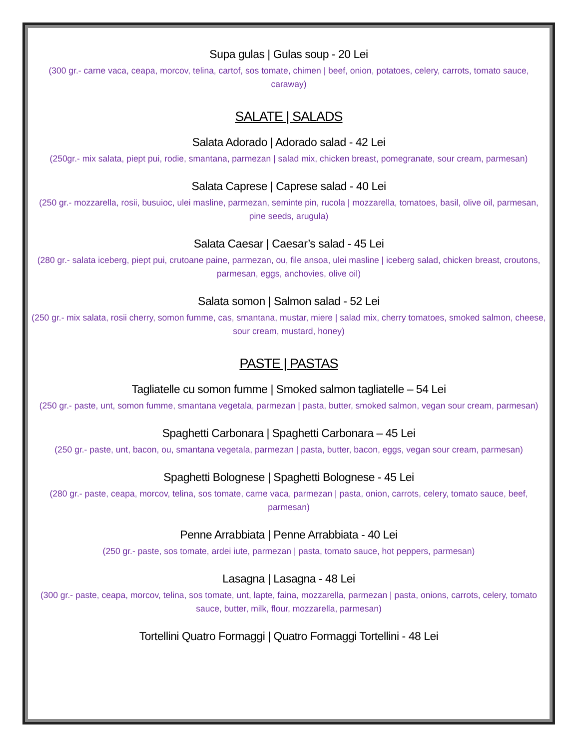Supa gulas | Gulas soup - 20 Lei
(300 gr.- carne vaca, ceapa, morcov, telina, cartof, sos tomate, chimen | beef, onion, potatoes, celery, carrots, tomato sauce, caraway)
SALATE | SALADS
Salata Adorado | Adorado salad - 42 Lei
(250gr.- mix salata, piept pui, rodie, smantana, parmezan | salad mix, chicken breast, pomegranate, sour cream, parmesan)
Salata Caprese | Caprese salad - 40 Lei
(250 gr.- mozzarella, rosii, busuioc, ulei masline, parmezan, seminte pin, rucola | mozzarella, tomatoes, basil, olive oil, parmesan, pine seeds, arugula)
Salata Caesar | Caesar’s salad - 45 Lei
(280 gr.- salata iceberg, piept pui, crutoane paine, parmezan, ou, file ansoa, ulei masline | iceberg salad, chicken breast, croutons, parmesan, eggs, anchovies, olive oil)
Salata somon | Salmon salad - 52 Lei
(250 gr.- mix salata, rosii cherry, somon fumme, cas, smantana, mustar, miere | salad mix, cherry tomatoes, smoked salmon, cheese, sour cream, mustard, honey)
PASTE | PASTAS
Tagliatelle cu somon fumme | Smoked salmon tagliatelle – 54 Lei
(250 gr.- paste, unt, somon fumme, smantana vegetala, parmezan | pasta, butter, smoked salmon, vegan sour cream, parmesan)
Spaghetti Carbonara | Spaghetti Carbonara – 45 Lei
(250 gr.- paste, unt, bacon, ou, smantana vegetala, parmezan | pasta, butter, bacon, eggs, vegan sour cream, parmesan)
Spaghetti Bolognese | Spaghetti Bolognese - 45 Lei
(280 gr.- paste, ceapa, morcov, telina, sos tomate, carne vaca, parmezan | pasta, onion, carrots, celery, tomato sauce, beef, parmesan)
Penne Arrabbiata | Penne Arrabbiata - 40 Lei
(250 gr.- paste, sos tomate, ardei iute, parmezan | pasta, tomato sauce, hot peppers, parmesan)
Lasagna | Lasagna - 48 Lei
(300 gr.- paste, ceapa, morcov, telina, sos tomate, unt, lapte, faina, mozzarella, parmezan | pasta, onions, carrots, celery, tomato sauce, butter, milk, flour, mozzarella, parmesan)
Tortellini Quatro Formaggi | Quatro Formaggi Tortellini - 48 Lei